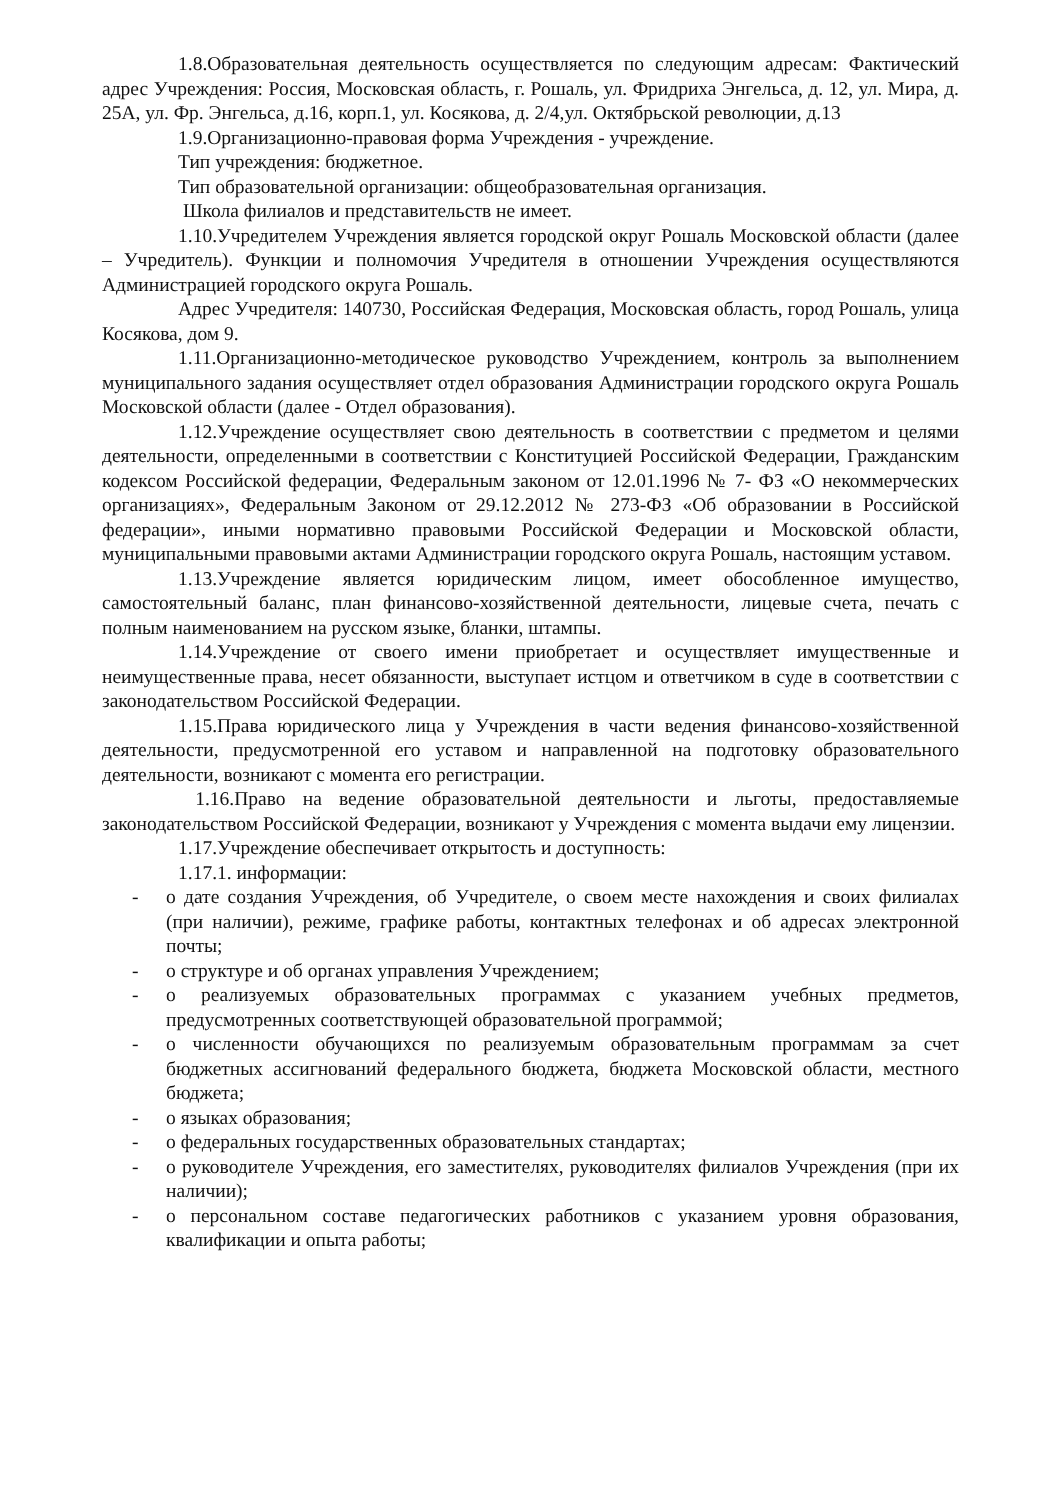1.8.Образовательная деятельность осуществляется по следующим адресам: Фактический адрес Учреждения: Россия, Московская область, г. Рошаль, ул. Фридриха Энгельса, д. 12, ул. Мира, д. 25А, ул. Фр. Энгельса, д.16, корп.1, ул. Косякова, д. 2/4,ул. Октябрьской революции, д.13
1.9.Организационно-правовая форма Учреждения - учреждение.
Тип учреждения: бюджетное.
Тип образовательной организации: общеобразовательная организация.
Школа филиалов и представительств не имеет.
1.10.Учредителем Учреждения является городской округ Рошаль Московской области (далее – Учредитель). Функции и полномочия Учредителя в отношении Учреждения осуществляются Администрацией городского округа Рошаль.
Адрес Учредителя: 140730, Российская Федерация, Московская область, город Рошаль, улица Косякова, дом 9.
1.11.Организационно-методическое руководство Учреждением, контроль за выполнением муниципального задания осуществляет отдел образования Администрации городского округа Рошаль Московской области (далее - Отдел образования).
1.12.Учреждение осуществляет свою деятельность в соответствии с предметом и целями деятельности, определенными в соответствии с Конституцией Российской Федерации, Гражданским кодексом Российской федерации, Федеральным законом от 12.01.1996 № 7- ФЗ «О некоммерческих организациях», Федеральным Законом от 29.12.2012 № 273-ФЗ «Об образовании в Российской федерации», иными нормативно правовыми Российской Федерации и Московской области, муниципальными правовыми актами Администрации городского округа Рошаль, настоящим уставом.
1.13.Учреждение является юридическим лицом, имеет обособленное имущество, самостоятельный баланс, план финансово-хозяйственной деятельности, лицевые счета, печать с полным наименованием на русском языке, бланки, штампы.
1.14.Учреждение от своего имени приобретает и осуществляет имущественные и неимущественные права, несет обязанности, выступает истцом и ответчиком в суде в соответствии с законодательством Российской Федерации.
1.15.Права юридического лица у Учреждения в части ведения финансово-хозяйственной деятельности, предусмотренной его уставом и направленной на подготовку образовательного деятельности, возникают с момента его регистрации.
1.16.Право на ведение образовательной деятельности и льготы, предоставляемые законодательством Российской Федерации, возникают у Учреждения с момента выдачи ему лицензии.
1.17.Учреждение обеспечивает открытость и доступность:
1.17.1. информации:
- о дате создания Учреждения, об Учредителе, о своем месте нахождения и своих филиалах (при наличии), режиме, графике работы, контактных телефонах и об адресах электронной почты;
- о структуре и об органах управления Учреждением;
- о реализуемых образовательных программах с указанием учебных предметов, предусмотренных соответствующей образовательной программой;
- о численности обучающихся по реализуемым образовательным программам за счет бюджетных ассигнований федерального бюджета, бюджета Московской области, местного бюджета;
- о языках образования;
- о федеральных государственных образовательных стандартах;
- о руководителе Учреждения, его заместителях, руководителях филиалов Учреждения (при их наличии);
- о персональном составе педагогических работников с указанием уровня образования, квалификации и опыта работы;